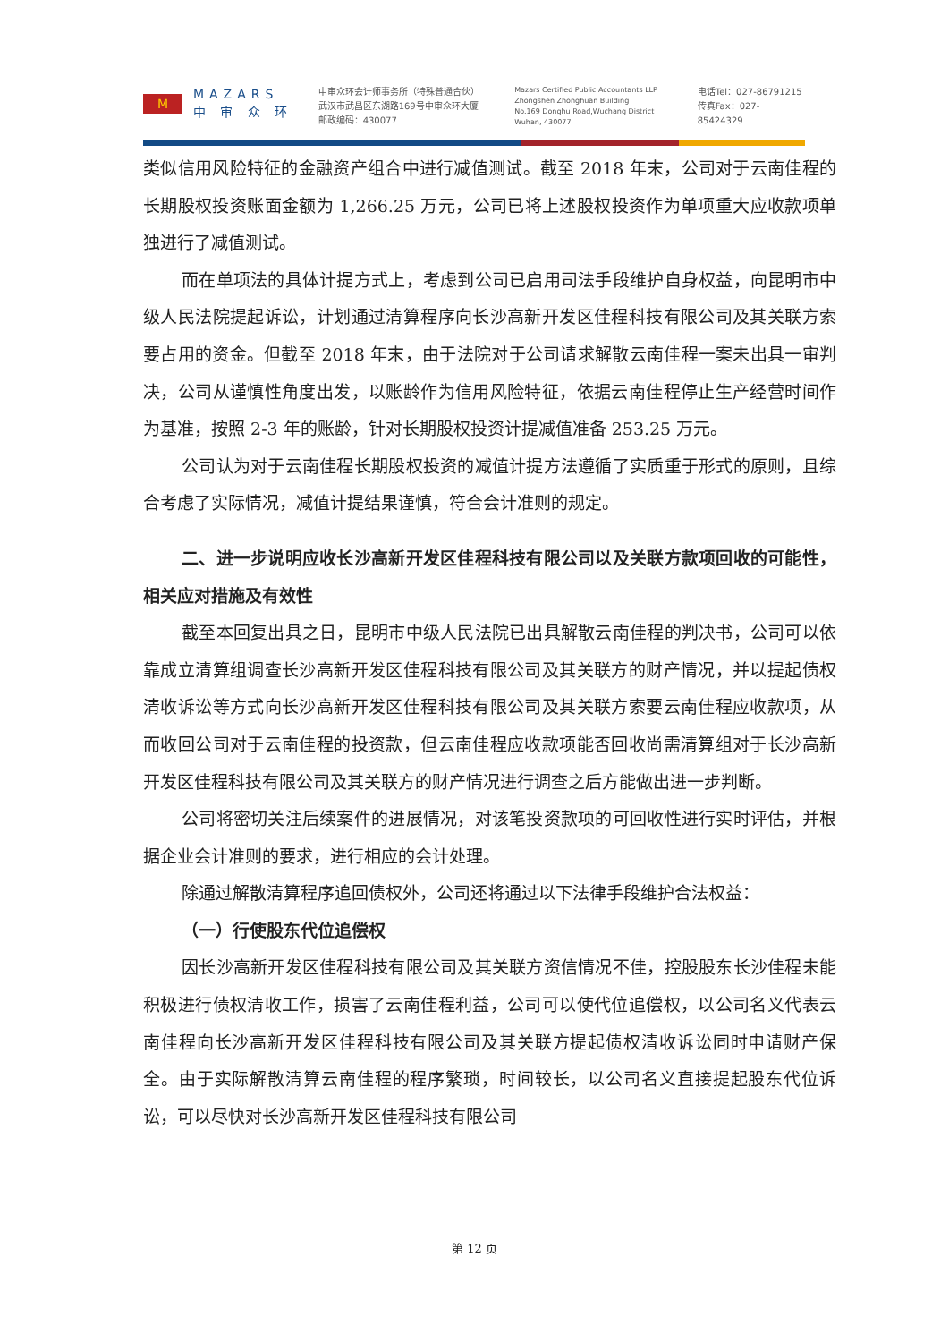M
MAZARS
中 审 众 环
中审众环会计师事务所（特殊普通合伙）
武汉市武昌区东湖路169号中审众环大厦
邮政编码：430077
Mazars Certified Public Accountants LLP
Zhongshen Zhonghuan Building
No.169 Donghu Road,Wuchang District
Wuhan, 430077
电话Tel：027-86791215
传真Fax：027-85424329
类似信用风险特征的金融资产组合中进行减值测试。截至 2018 年末，公司对于云南佳程的长期股权投资账面金额为 1,266.25 万元，公司已将上述股权投资作为单项重大应收款项单独进行了减值测试。
而在单项法的具体计提方式上，考虑到公司已启用司法手段维护自身权益，向昆明市中级人民法院提起诉讼，计划通过清算程序向长沙高新开发区佳程科技有限公司及其关联方索要占用的资金。但截至 2018 年末，由于法院对于公司请求解散云南佳程一案未出具一审判决，公司从谨慎性角度出发，以账龄作为信用风险特征，依据云南佳程停止生产经营时间作为基准，按照 2-3 年的账龄，针对长期股权投资计提减值准备 253.25 万元。
公司认为对于云南佳程长期股权投资的减值计提方法遵循了实质重于形式的原则，且综合考虑了实际情况，减值计提结果谨慎，符合会计准则的规定。
二、进一步说明应收长沙高新开发区佳程科技有限公司以及关联方款项回收的可能性，相关应对措施及有效性
截至本回复出具之日，昆明市中级人民法院已出具解散云南佳程的判决书，公司可以依靠成立清算组调查长沙高新开发区佳程科技有限公司及其关联方的财产情况，并以提起债权清收诉讼等方式向长沙高新开发区佳程科技有限公司及其关联方索要云南佳程应收款项，从而收回公司对于云南佳程的投资款，但云南佳程应收款项能否回收尚需清算组对于长沙高新开发区佳程科技有限公司及其关联方的财产情况进行调查之后方能做出进一步判断。
公司将密切关注后续案件的进展情况，对该笔投资款项的可回收性进行实时评估，并根据企业会计准则的要求，进行相应的会计处理。
除通过解散清算程序追回债权外，公司还将通过以下法律手段维护合法权益：
（一）行使股东代位追偿权
因长沙高新开发区佳程科技有限公司及其关联方资信情况不佳，控股股东长沙佳程未能积极进行债权清收工作，损害了云南佳程利益，公司可以使代位追偿权，以公司名义代表云南佳程向长沙高新开发区佳程科技有限公司及其关联方提起债权清收诉讼同时申请财产保全。由于实际解散清算云南佳程的程序繁琐，时间较长，以公司名义直接提起股东代位诉讼，可以尽快对长沙高新开发区佳程科技有限公司
第 12 页